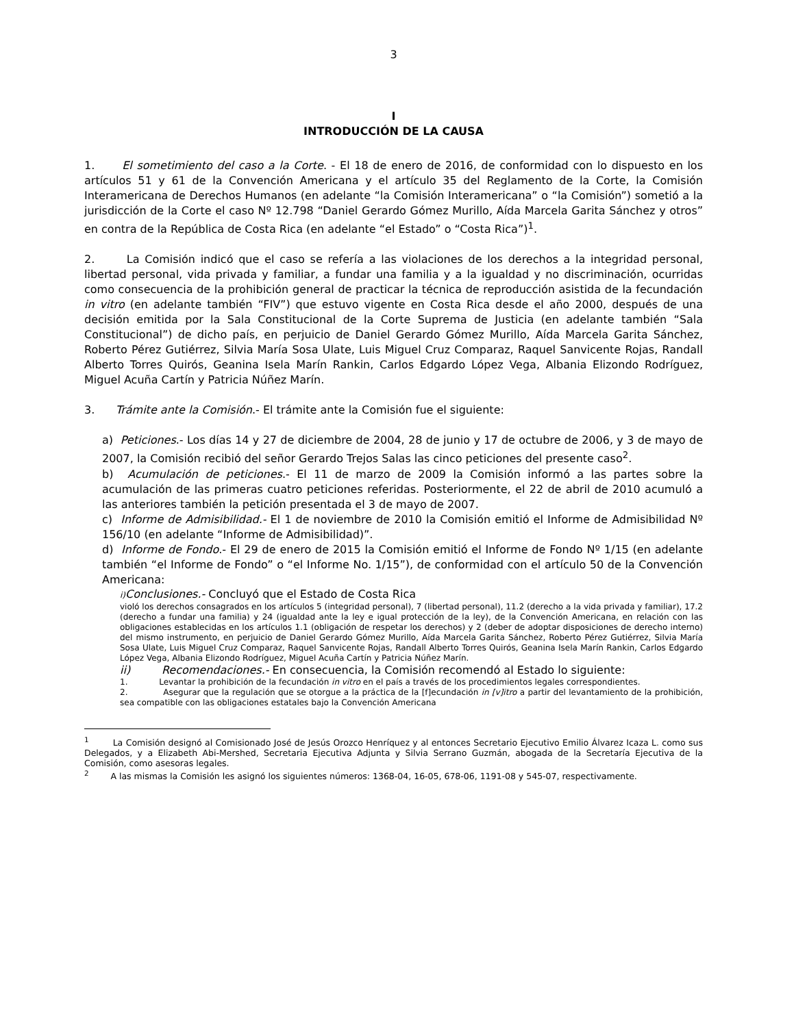3
I
INTRODUCCIÓN DE LA CAUSA
1. El sometimiento del caso a la Corte. - El 18 de enero de 2016, de conformidad con lo dispuesto en los artículos 51 y 61 de la Convención Americana y el artículo 35 del Reglamento de la Corte, la Comisión Interamericana de Derechos Humanos (en adelante “la Comisión Interamericana” o “la Comisión”) sometió a la jurisdicción de la Corte el caso Nº 12.798 “Daniel Gerardo Gómez Murillo, Aída Marcela Garita Sánchez y otros” en contra de la República de Costa Rica (en adelante “el Estado” o “Costa Rica”)<sup>1</sup>.
2. La Comisión indicó que el caso se refería a las violaciones de los derechos a la integridad personal, libertad personal, vida privada y familiar, a fundar una familia y a la igualdad y no discriminación, ocurridas como consecuencia de la prohibición general de practicar la técnica de reproducción asistida de la fecundación in vitro (en adelante también “FIV”) que estuvo vigente en Costa Rica desde el año 2000, después de una decisión emitida por la Sala Constitucional de la Corte Suprema de Justicia (en adelante también “Sala Constitucional”) de dicho país, en perjuicio de Daniel Gerardo Gómez Murillo, Aída Marcela Garita Sánchez, Roberto Pérez Gutiérrez, Silvia María Sosa Ulate, Luis Miguel Cruz Comparaz, Raquel Sanvicente Rojas, Randall Alberto Torres Quirós, Geanina Isela Marín Rankin, Carlos Edgardo López Vega, Albania Elizondo Rodríguez, Miguel Acuña Cartín y Patricia Núñez Marín.
3. Trámite ante la Comisión.- El trámite ante la Comisión fue el siguiente:
a) Peticiones.- Los días 14 y 27 de diciembre de 2004, 28 de junio y 17 de octubre de 2006, y 3 de mayo de 2007, la Comisión recibió del señor Gerardo Trejos Salas las cinco peticiones del presente caso<sup>2</sup>.
b) Acumulación de peticiones.- El 11 de marzo de 2009 la Comisión informó a las partes sobre la acumulación de las primeras cuatro peticiones referidas. Posteriormente, el 22 de abril de 2010 acumuló a las anteriores también la petición presentada el 3 de mayo de 2007.
c) Informe de Admisibilidad.- El 1 de noviembre de 2010 la Comisión emitió el Informe de Admisibilidad Nº 156/10 (en adelante “Informe de Admisibilidad)”.
d) Informe de Fondo.- El 29 de enero de 2015 la Comisión emitió el Informe de Fondo Nº 1/15 (en adelante también “el Informe de Fondo” o “el Informe No. 1/15”), de conformidad con el artículo 50 de la Convención Americana:
i) Conclusiones.- Concluyó que el Estado de Costa Rica
violó los derechos consagrados en los artículos 5 (integridad personal), 7 (libertad personal), 11.2 (derecho a la vida privada y familiar), 17.2 (derecho a fundar una familia) y 24 (igualdad ante la ley e igual protección de la ley), de la Convención Americana, en relación con las obligaciones establecidas en los artículos 1.1 (obligación de respetar los derechos) y 2 (deber de adoptar disposiciones de derecho interno) del mismo instrumento, en perjuicio de Daniel Gerardo Gómez Murillo, Aída Marcela Garita Sánchez, Roberto Pérez Gutiérrez, Silvia María Sosa Ulate, Luis Miguel Cruz Comparaz, Raquel Sanvicente Rojas, Randall Alberto Torres Quirós, Geanina Isela Marín Rankin, Carlos Edgardo López Vega, Albania Elizondo Rodríguez, Miguel Acuña Cartín y Patricia Núñez Marín.
ii) Recomendaciones.- En consecuencia, la Comisión recomendó al Estado lo siguiente:
1. Levantar la prohibición de la fecundación in vitro en el país a través de los procedimientos legales correspondientes.
2. Asegurar que la regulación que se otorgue a la práctica de la [f]ecundación in [v]itro a partir del levantamiento de la prohibición, sea compatible con las obligaciones estatales bajo la Convención Americana
<sup>1</sup> La Comisión designó al Comisionado José de Jesús Orozco Henríquez y al entonces Secretario Ejecutivo Emilio Álvarez Icaza L. como sus Delegados, y a Elizabeth Abi-Mershed, Secretaria Ejecutiva Adjunta y Silvia Serrano Guzmán, abogada de la Secretaría Ejecutiva de la Comisión, como asesoras legales.
<sup>2</sup> A las mismas la Comisión les asignó los siguientes números: 1368-04, 16-05, 678-06, 1191-08 y 545-07, respectivamente.